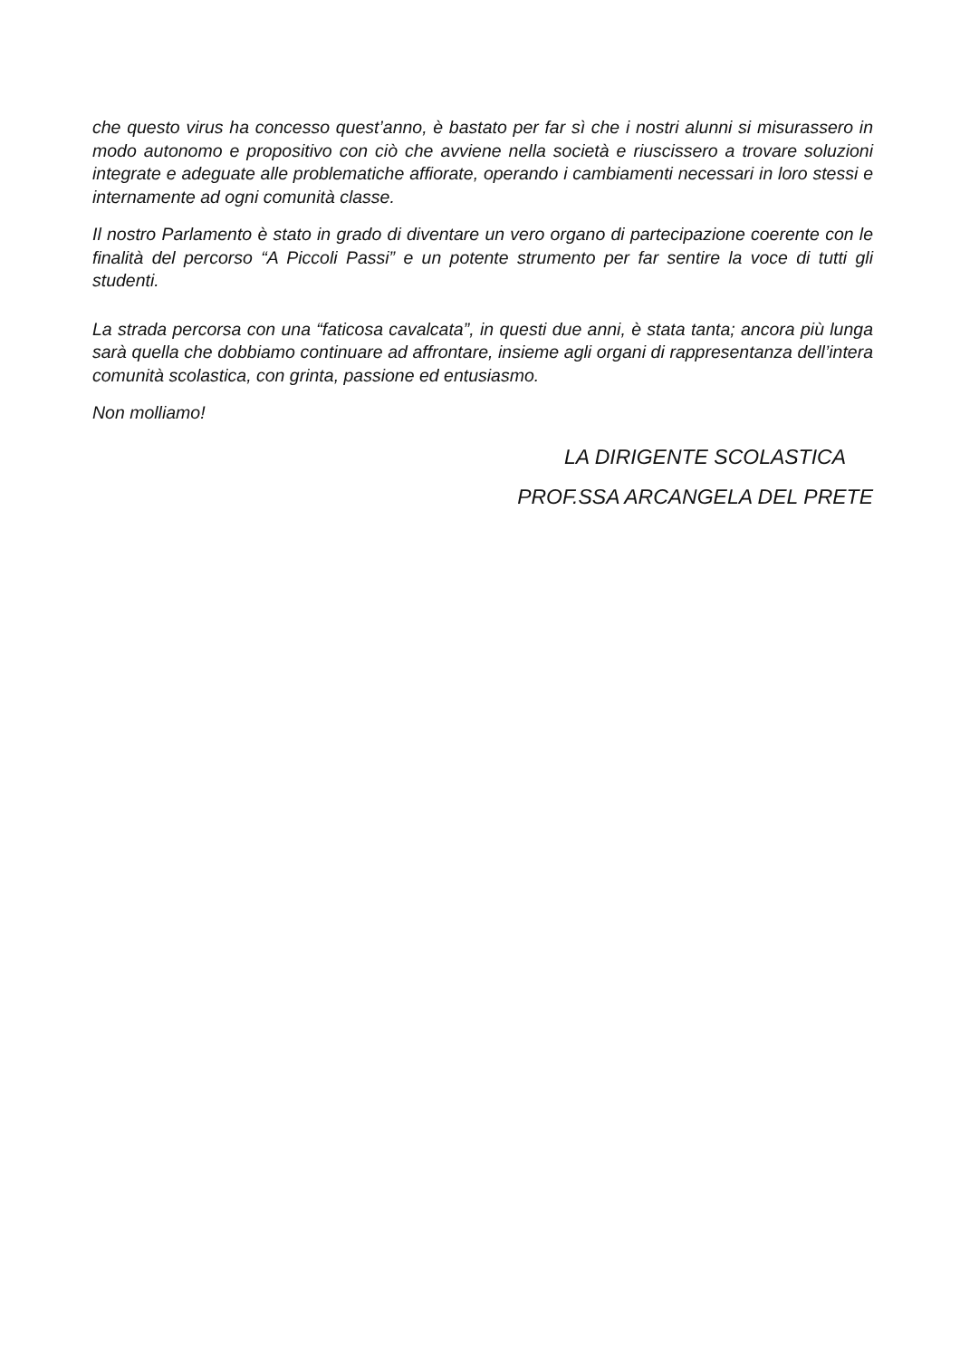che questo virus ha concesso quest’anno, è bastato per far sì che i nostri alunni si misurassero in modo autonomo e propositivo con ciò che avviene nella società e riuscissero a trovare soluzioni integrate e adeguate alle problematiche affiorate, operando i cambiamenti necessari in loro stessi e internamente ad ogni comunità classe.
Il nostro Parlamento è stato in grado di diventare un vero organo di partecipazione coerente con le finalità del percorso “A Piccoli Passi” e un potente strumento per far sentire la voce di tutti gli studenti.
La strada percorsa con una “faticosa cavalcata”, in questi due anni, è stata tanta; ancora più lunga sarà quella che dobbiamo continuare ad affrontare, insieme agli organi di rappresentanza dell’intera comunità scolastica, con grinta, passione ed entusiasmo.
Non molliamo!
LA DIRIGENTE SCOLASTICA
PROF.SSA ARCANGELA DEL PRETE